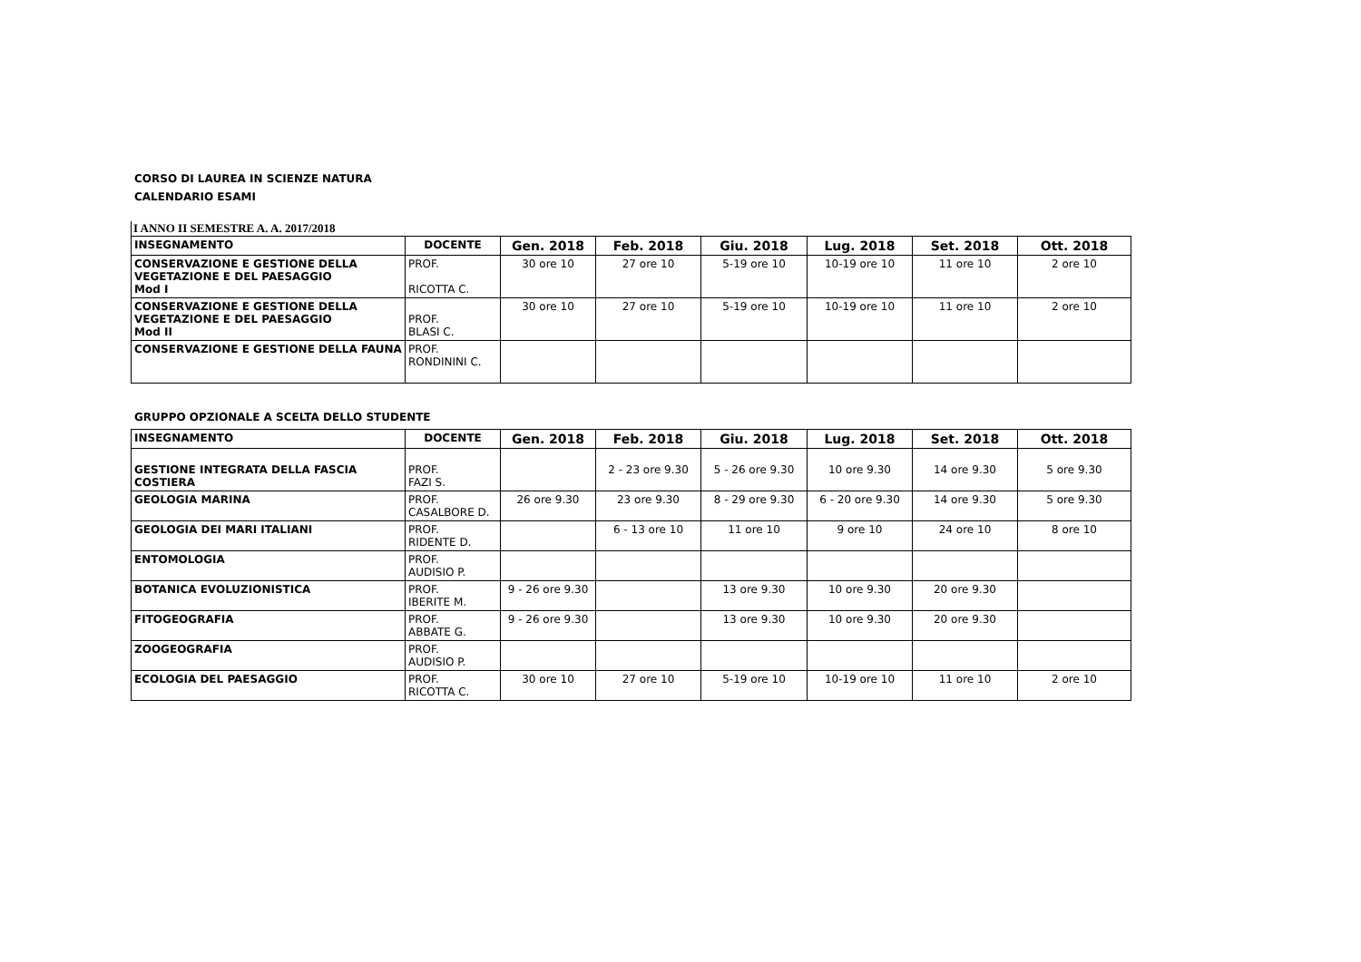CORSO DI LAUREA IN SCIENZE NATURA
CALENDARIO ESAMI
I ANNO II SEMESTRE A. A. 2017/2018
| INSEGNAMENTO | DOCENTE | Gen. 2018 | Feb. 2018 | Giu. 2018 | Lug. 2018 | Set. 2018 | Ott. 2018 |
| --- | --- | --- | --- | --- | --- | --- | --- |
| CONSERVAZIONE E GESTIONE DELLA VEGETAZIONE E DEL PAESAGGIO Mod I | PROF. RICOTTA C. | 30 ore 10 | 27 ore 10 | 5-19 ore 10 | 10-19 ore 10 | 11 ore 10 | 2 ore 10 |
| CONSERVAZIONE E GESTIONE DELLA VEGETAZIONE E DEL PAESAGGIO Mod II | PROF. BLASI C. | 30 ore 10 | 27 ore 10 | 5-19 ore 10 | 10-19 ore 10 | 11 ore 10 | 2 ore 10 |
| CONSERVAZIONE E GESTIONE DELLA FAUNA | PROF. RONDININI C. | | | | | | |
GRUPPO OPZIONALE A SCELTA DELLO STUDENTE
| INSEGNAMENTO | DOCENTE | Gen. 2018 | Feb. 2018 | Giu. 2018 | Lug. 2018 | Set. 2018 | Ott. 2018 |
| --- | --- | --- | --- | --- | --- | --- | --- |
| GESTIONE INTEGRATA DELLA FASCIA COSTIERA | PROF. FAZI S. | | 2 - 23 ore 9.30 | 5 - 26 ore 9.30 | 10 ore 9.30 | 14 ore 9.30 | 5 ore 9.30 |
| GEOLOGIA MARINA | PROF. CASALBORE D. | 26 ore 9.30 | 23 ore 9.30 | 8 - 29 ore 9.30 | 6 - 20 ore 9.30 | 14 ore 9.30 | 5 ore 9.30 |
| GEOLOGIA DEI MARI ITALIANI | PROF. RIDENTE D. | | 6 - 13 ore 10 | 11 ore 10 | 9 ore 10 | 24 ore 10 | 8 ore 10 |
| ENTOMOLOGIA | PROF. AUDISIO P. | | | | | | |
| BOTANICA EVOLUZIONISTICA | PROF. IBERITE M. | 9 - 26 ore 9.30 | | 13 ore 9.30 | 10 ore 9.30 | 20 ore 9.30 | |
| FITOGEOGRAFIA | PROF. ABBATE G. | 9 - 26 ore 9.30 | | 13 ore 9.30 | 10 ore 9.30 | 20 ore 9.30 | |
| ZOOGEOGRAFIA | PROF. AUDISIO P. | | | | | | |
| ECOLOGIA DEL PAESAGGIO | PROF. RICOTTA C. | 30 ore 10 | 27 ore 10 | 5-19 ore 10 | 10-19 ore 10 | 11 ore 10 | 2 ore 10 |